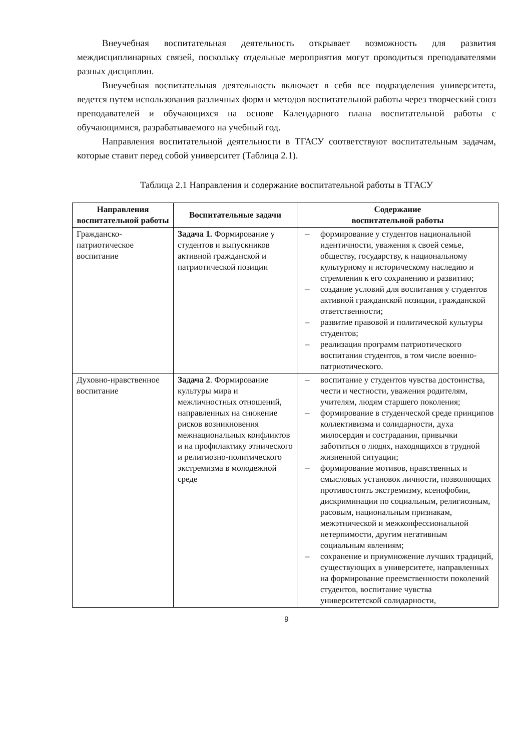Внеучебная воспитательная деятельность открывает возможность для развития междисциплинарных связей, поскольку отдельные мероприятия могут проводиться преподавателями разных дисциплин.
Внеучебная воспитательная деятельность включает в себя все подразделения университета, ведется путем использования различных форм и методов воспитательной работы через творческий союз преподавателей и обучающихся на основе Календарного плана воспитательной работы с обучающимися, разрабатываемого на учебный год.
Направления воспитательной деятельности в ТГАСУ соответствуют воспитательным задачам, которые ставит перед собой университет (Таблица 2.1).
Таблица 2.1 Направления и содержание воспитательной работы в ТГАСУ
| Направления воспитательной работы | Воспитательные задачи | Содержание воспитательной работы |
| --- | --- | --- |
| Гражданско-патриотическое воспитание | Задача 1. Формирование у студентов и выпускников активной гражданской и патриотической позиции | – формирование у студентов национальной идентичности, уважения к своей семье, обществу, государству, к национальному культурному и историческому наследию и стремления к его сохранению и развитию; – создание условий для воспитания у студентов активной гражданской позиции, гражданской ответственности; – развитие правовой и политической культуры студентов; – реализация программ патриотического воспитания студентов, в том числе военно- патриотического. |
| Духовно-нравственное воспитание | Задача 2 . Формирование культуры мира и межличностных отношений, направленных на снижение рисков возникновения межнациональных конфликтов и на профилактику этнического и религиозно-политического экстремизма в молодежной среде | – воспитание у студентов чувства достоинства, чести и честности, уважения родителям, учителям, людям старшего поколения; – формирование в студенческой среде принципов коллективизма и солидарности, духа милосердия и сострадания, привычки заботиться о людях, находящихся в трудной жизненной ситуации; – формирование мотивов, нравственных и смысловых установок личности, позволяющих противостоять экстремизму, ксенофобии, дискриминации по социальным, религиозным, расовым, национальным признакам, межэтнической и межконфессиональной нетерпимости, другим негативным социальным явлениям; – сохранение и приумножение лучших традиций, существующих в университете, направленных на формирование преемственности поколений студентов, воспитание чувства университетской солидарности, |
9